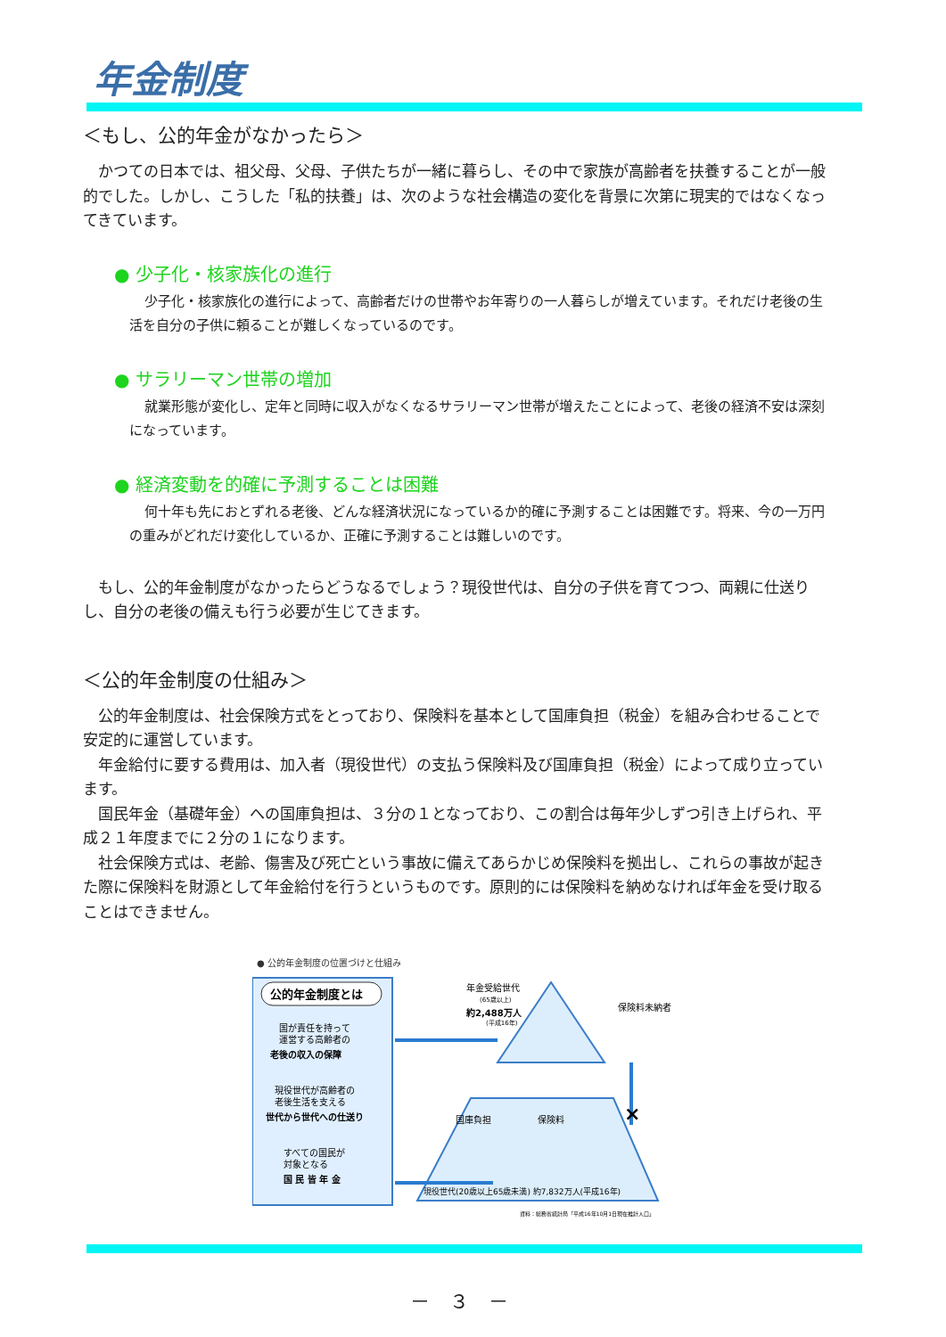年金制度
＜もし、公的年金がなかったら＞
かつての日本では、祖父母、父母、子供たちが一緒に暮らし、その中で家族が高齢者を扶養することが一般的でした。しかし、こうした「私的扶養」は、次のような社会構造の変化を背景に次第に現実的ではなくなってきています。
● 少子化・核家族化の進行
少子化・核家族化の進行によって、高齢者だけの世帯やお年寄りの一人暮らしが増えています。それだけ老後の生活を自分の子供に頼ることが難しくなっているのです。
● サラリーマン世帯の増加
就業形態が変化し、定年と同時に収入がなくなるサラリーマン世帯が増えたことによって、老後の経済不安は深刻になっています。
● 経済変動を的確に予測することは困難
何十年も先におとずれる老後、どんな経済状況になっているか的確に予測することは困難です。将来、今の一万円の重みがどれだけ変化しているか、正確に予測することは難しいのです。
もし、公的年金制度がなかったらどうなるでしょう？現役世代は、自分の子供を育てつつ、両親に仕送りし、自分の老後の備えも行う必要が生じてきます。
＜公的年金制度の仕組み＞
公的年金制度は、社会保険方式をとっており、保険料を基本として国庫負担（税金）を組み合わせることで安定的に運営しています。
年金給付に要する費用は、加入者（現役世代）の支払う保険料及び国庫負担（税金）によって成り立っています。
国民年金（基礎年金）への国庫負担は、３分の１となっており、この割合は毎年少しずつ引き上げられ、平成２１年度までに２分の１になります。
社会保険方式は、老齢、傷害及び死亡という事故に備えてあらかじめ保険料を拠出し、これらの事故が起きた際に保険料を財源として年金給付を行うというものです。原則的には保険料を納めなければ年金を受け取ることはできません。
● 公的年金制度の位置づけと仕組み
公的年金制度とは
国が責任を持って
運営する高齢者の
老後の収入の保障
現役世代が高齢者の
老後生活を支える
世代から世代への仕送り
すべての国民が
対象となる
国 民 皆 年 金
年金受給世代
(65歳以上)
約2,488万人
(平成16年)
保険料未納者
国庫負担
保険料
現役世代(20歳以上65歳未満) 約7,832万人(平成16年)
資料：総務省統計局「平成16年10月1日現在推計人口」
×
－　３　－